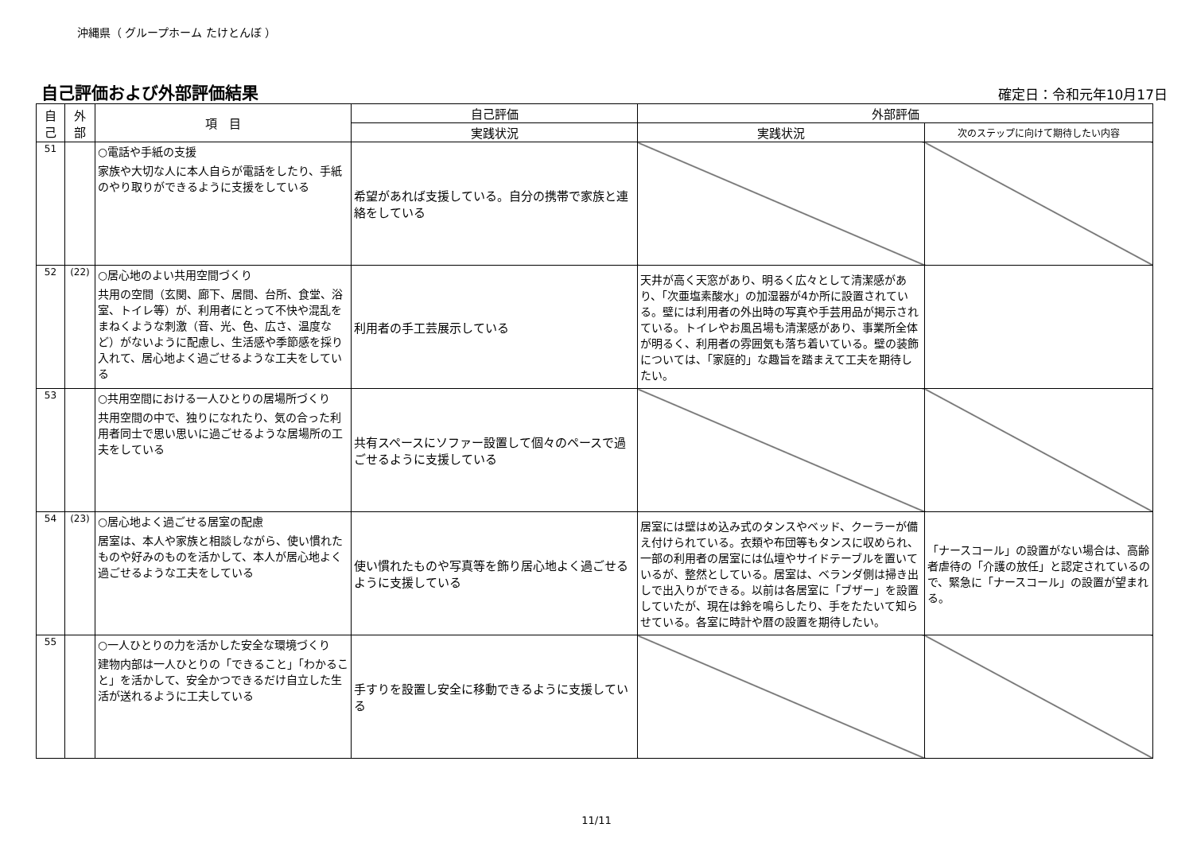沖縄県（ グループホーム たけとんぼ ）
自己評価および外部評価結果
確定日：令和元年10月17日
| 自 己 | 外 部 | 項 目 | 自己評価 | 外部評価 | |
| --- | --- | --- | --- | --- | --- |
| | | | 実践状況 | 実践状況 | 次のステップに向けて期待したい内容 |
| 51 | | ○電話や手紙の支援 家族や大切な人に本人自らが電話をしたり、手紙のやり取りができるように支援をしている | 希望があれば支援している。自分の携帯で家族と連絡をしている | | |
| 52 | (22) | ○居心地のよい共用空間づくり 共用の空間（玄関、廊下、居間、台所、食堂、浴室、トイレ等）が、利用者にとって不快や混乱をまねくような刺激（音、光、色、広さ、温度など）がないように配慮し、生活感や季節感を採り入れて、居心地よく過ごせるような工夫をしている | 利用者の手工芸展示している | 天井が高く天窓があり、明るく広々として清潔感があり、「次亜塩素酸水」の加湿器が4か所に設置されている。壁には利用者の外出時の写真や手芸用品が掲示されている。トイレやお風呂場も清潔感があり、事業所全体が明るく、利用者の雰囲気も落ち着いている。壁の装飾については、「家庭的」な趣旨を踏まえて工夫を期待したい。 | |
| 53 | | ○共用空間における一人ひとりの居場所づくり 共用空間の中で、独りになれたり、気の合った利用者同士で思い思いに過ごせるような居場所の工夫をしている | 共有スペースにソファー設置して個々のペースで過ごせるように支援している | | |
| 54 | (23) | ○居心地よく過ごせる居室の配慮 居室は、本人や家族と相談しながら、使い慣れたものや好みのものを活かして、本人が居心地よく過ごせるような工夫をしている | 使い慣れたものや写真等を飾り居心地よく過ごせるように支援している | 居室には壁はめ込み式のタンスやベッド、クーラーが備え付けられている。衣類や布団等もタンスに収められ、一部の利用者の居室には仏壇やサイドテーブルを置いているが、整然としている。居室は、ベランダ側は掃き出しで出入りができる。以前は各居室に「ブザー」を設置していたが、現在は鈴を鳴らしたり、手をたたいて知らせている。各室に時計や暦の設置を期待したい。 | 「ナースコール」の設置がない場合は、高齢者虐待の「介護の放任」と認定されているので、緊急に「ナースコール」の設置が望まれる。 |
| 55 | | ○一人ひとりの力を活かした安全な環境づくり 建物内部は一人ひとりの「できること」「わかること」を活かして、安全かつできるだけ自立した生活が送れるように工夫している | 手すりを設置し安全に移動できるように支援している | | |
11/11